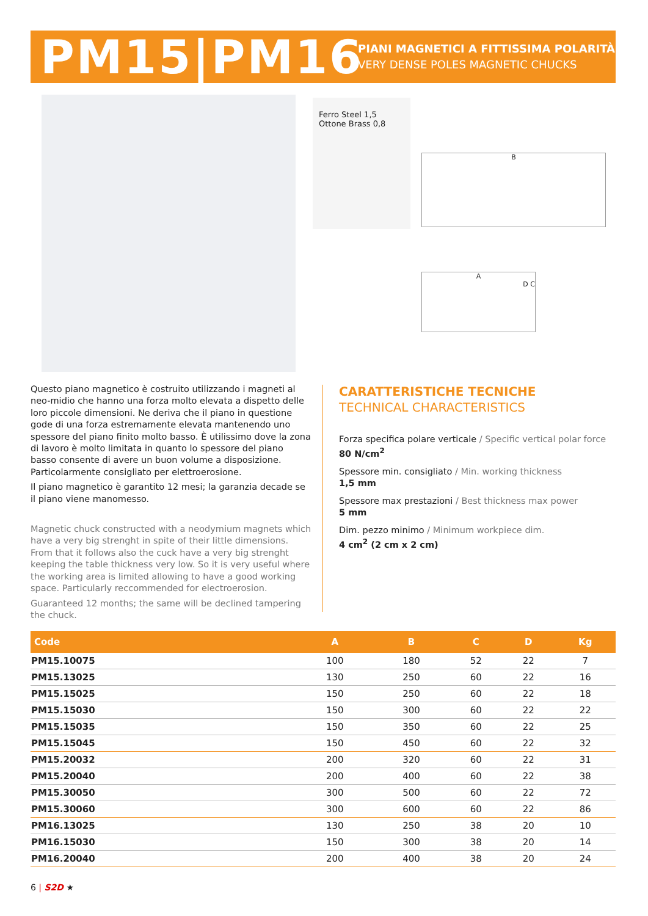PM15|PM16
PIANI MAGNETICI A FITTISSIMA POLARITÀ
VERY DENSE POLES MAGNETIC CHUCKS
Ferro Steel 1,5 Ottone Brass 0,8
B
A
D C
Questo piano magnetico è costruito utilizzando i magneti al neo-midio che hanno una forza molto elevata a dispetto delle loro piccole dimensioni. Ne deriva che il piano in questione gode di una forza estremamente elevata mantenendo uno spessore del piano finito molto basso. È utilissimo dove la zona di lavoro è molto limitata in quanto lo spessore del piano basso consente di avere un buon volume a disposizione. Particolarmente consigliato per elettroerosione.
Il piano magnetico è garantito 12 mesi; la garanzia decade se il piano viene manomesso.
Magnetic chuck constructed with a neodymium magnets which have a very big strenght in spite of their little dimensions. From that it follows also the cuck have a very big strenght keeping the table thickness very low. So it is very useful where the working area is limited allowing to have a good working space. Particularly reccommended for electroerosion.
Guaranteed 12 months; the same will be declined tampering the chuck.
CARATTERISTICHE TECNICHE
TECHNICAL CHARACTERISTICS
Forza specifica polare verticale / Specific vertical polar force
80 N/cm<sup>2</sup>
Spessore min. consigliato / Min. working thickness
1,5 mm
Spessore max prestazioni / Best thickness max power
5 mm
Dim. pezzo minimo / Minimum workpiece dim.
4 cm<sup>2</sup> (2 cm x 2 cm)
| Code | A | B | C | D | Kg |
| --- | --- | --- | --- | --- | --- |
| PM15.10075 | 100 | 180 | 52 | 22 | 7 |
| PM15.13025 | 130 | 250 | 60 | 22 | 16 |
| PM15.15025 | 150 | 250 | 60 | 22 | 18 |
| PM15.15030 | 150 | 300 | 60 | 22 | 22 |
| PM15.15035 | 150 | 350 | 60 | 22 | 25 |
| PM15.15045 | 150 | 450 | 60 | 22 | 32 |
| PM15.20032 | 200 | 320 | 60 | 22 | 31 |
| PM15.20040 | 200 | 400 | 60 | 22 | 38 |
| PM15.30050 | 300 | 500 | 60 | 22 | 72 |
| PM15.30060 | 300 | 600 | 60 | 22 | 86 |
| PM16.13025 | 130 | 250 | 38 | 20 | 10 |
| PM16.15030 | 150 | 300 | 38 | 20 | 14 |
| PM16.20040 | 200 | 400 | 38 | 20 | 24 |
6 | S2D ★